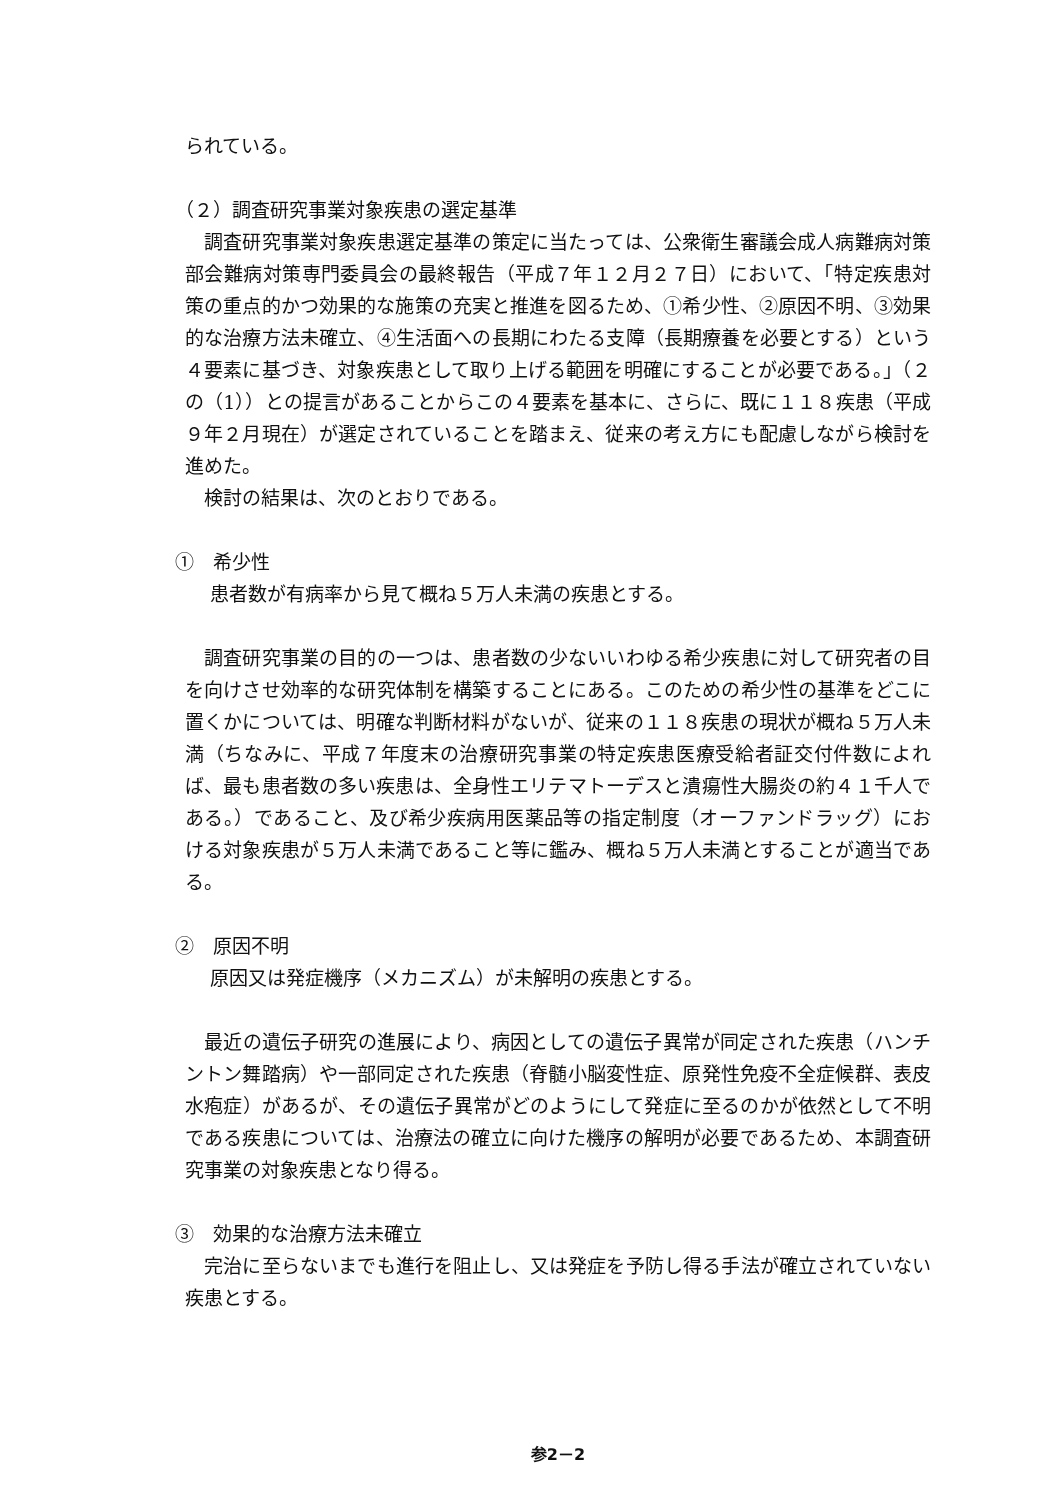られている。
（２）調査研究事業対象疾患の選定基準
　調査研究事業対象疾患選定基準の策定に当たっては、公衆衛生審議会成人病難病対策部会難病対策専門委員会の最終報告（平成７年１２月２７日）において、「特定疾患対策の重点的かつ効果的な施策の充実と推進を図るため、①希少性、②原因不明、③効果的な治療方法未確立、④生活面への長期にわたる支障（長期療養を必要とする）という４要素に基づき、対象疾患として取り上げる範囲を明確にすることが必要である。」（２の（1））との提言があることからこの４要素を基本に、さらに、既に１１８疾患（平成９年２月現在）が選定されていることを踏まえ、従来の考え方にも配慮しながら検討を進めた。
　検討の結果は、次のとおりである。
①　希少性
患者数が有病率から見て概ね５万人未満の疾患とする。
　調査研究事業の目的の一つは、患者数の少ないいわゆる希少疾患に対して研究者の目を向けさせ効率的な研究体制を構築することにある。このための希少性の基準をどこに置くかについては、明確な判断材料がないが、従来の１１８疾患の現状が概ね５万人未満（ちなみに、平成７年度末の治療研究事業の特定疾患医療受給者証交付件数によれば、最も患者数の多い疾患は、全身性エリテマトーデスと潰瘍性大腸炎の約４１千人である。）であること、及び希少疾病用医薬品等の指定制度（オーファンドラッグ）における対象疾患が５万人未満であること等に鑑み、概ね５万人未満とすることが適当である。
②　原因不明
原因又は発症機序（メカニズム）が未解明の疾患とする。
　最近の遺伝子研究の進展により、病因としての遺伝子異常が同定された疾患（ハンチントン舞踏病）や一部同定された疾患（脊髄小脳変性症、原発性免疫不全症候群、表皮水疱症）があるが、その遺伝子異常がどのようにして発症に至るのかが依然として不明である疾患については、治療法の確立に向けた機序の解明が必要であるため、本調査研究事業の対象疾患となり得る。
③　効果的な治療方法未確立
　完治に至らないまでも進行を阻止し、又は発症を予防し得る手法が確立されていない疾患とする。
参2－2